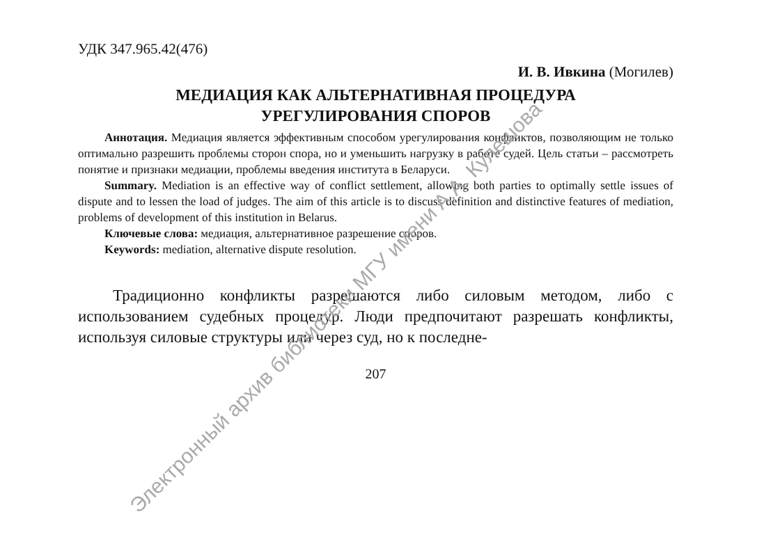УДК 347.965.42(476)
И. В. Ивкина (Могилев)
МЕДИАЦИЯ КАК АЛЬТЕРНАТИВНАЯ ПРОЦЕДУРА
УРЕГУЛИРОВАНИЯ СПОРОВ
Аннотация. Медиация является эффективным способом урегулирования конфликтов, позволяющим не только оптимально разрешить проблемы сторон спора, но и уменьшить нагрузку в работе судей. Цель статьи – рассмотреть понятие и признаки медиации, проблемы введения института в Беларуси.
Summary. Mediation is an effective way of conflict settlement, allowing both parties to optimally settle issues of dispute and to lessen the load of judges. The aim of this article is to discuss definition and distinctive features of mediation, problems of development of this institution in Belarus.
Ключевые слова: медиация, альтернативное разрешение споров.
Keywords: mediation, alternative dispute resolution.
Традиционно конфликты разрешаются либо силовым методом, либо с использованием судебных процедур. Люди предпочитают разрешать конфликты, используя силовые структуры или через суд, но к последне-
207
Электронный архив библиотеки МГУ имени А.А. Кулешова